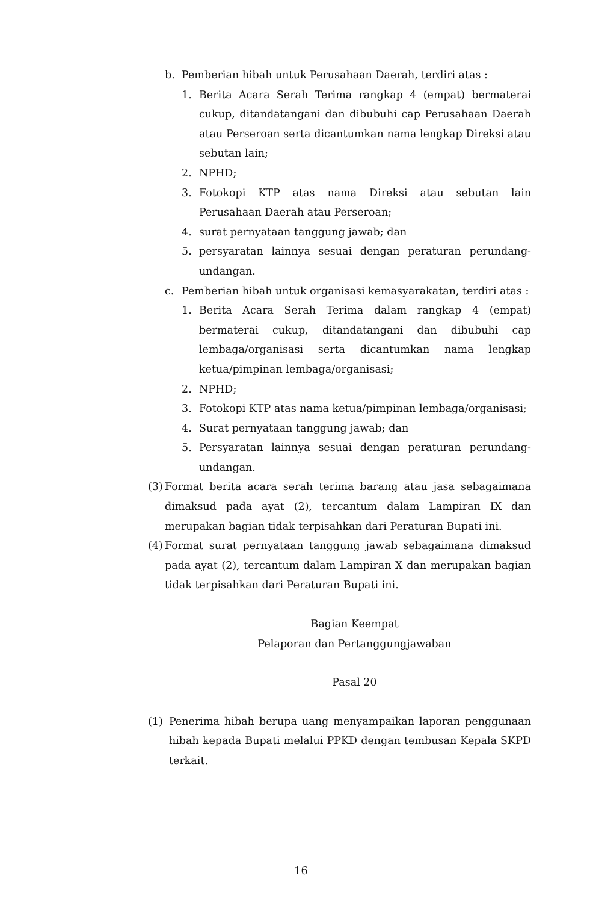b. Pemberian hibah untuk Perusahaan Daerah, terdiri atas :
1. Berita Acara Serah Terima rangkap 4 (empat) bermaterai cukup, ditandatangani dan dibubuhi cap Perusahaan Daerah atau Perseroan serta dicantumkan nama lengkap Direksi atau sebutan lain;
2. NPHD;
3. Fotokopi KTP atas nama Direksi atau sebutan lain Perusahaan Daerah atau Perseroan;
4. surat pernyataan tanggung jawab; dan
5. persyaratan lainnya sesuai dengan peraturan perundang-undangan.
c. Pemberian hibah untuk organisasi kemasyarakatan, terdiri atas :
1. Berita Acara Serah Terima dalam rangkap 4 (empat) bermaterai cukup, ditandatangani dan dibubuhi cap lembaga/organisasi serta dicantumkan nama lengkap ketua/pimpinan lembaga/organisasi;
2. NPHD;
3. Fotokopi KTP atas nama ketua/pimpinan lembaga/organisasi;
4. Surat pernyataan tanggung jawab; dan
5. Persyaratan lainnya sesuai dengan peraturan perundang-undangan.
(3) Format berita acara serah terima barang atau jasa sebagaimana dimaksud pada ayat (2), tercantum dalam Lampiran IX dan merupakan bagian tidak terpisahkan dari Peraturan Bupati ini.
(4) Format surat pernyataan tanggung jawab sebagaimana dimaksud pada ayat (2), tercantum dalam Lampiran X dan merupakan bagian tidak terpisahkan dari Peraturan Bupati ini.
Bagian Keempat
Pelaporan dan Pertanggungjawaban
Pasal 20
(1) Penerima hibah berupa uang menyampaikan laporan penggunaan hibah kepada Bupati melalui PPKD dengan tembusan Kepala SKPD terkait.
16